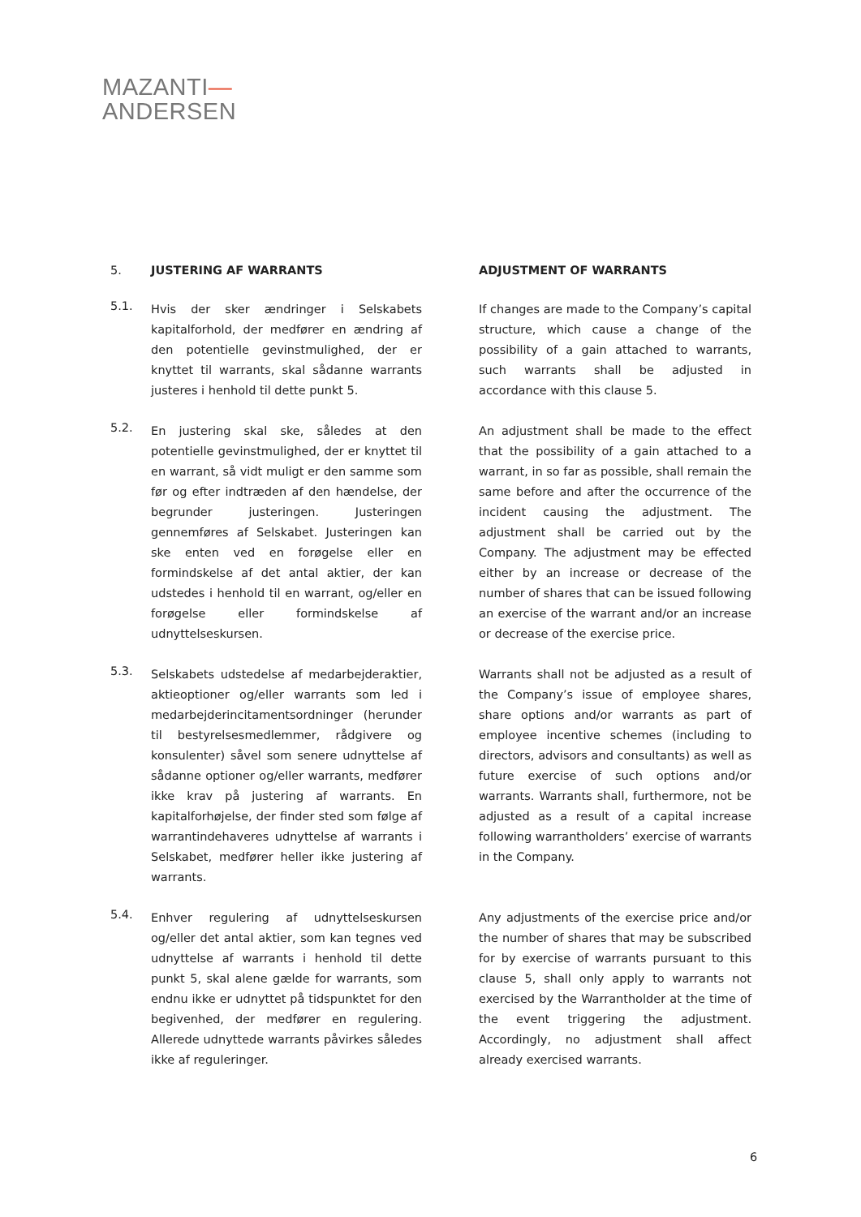MAZANTI—
ANDERSEN
5. JUSTERING AF WARRANTS ADJUSTMENT OF WARRANTS
5.1.
Hvis der sker ændringer i Selskabets kapitalforhold, der medfører en ændring af den potentielle gevinstmulighed, der er knyttet til warrants, skal sådanne warrants justeres i henhold til dette punkt 5.
If changes are made to the Company’s capital structure, which cause a change of the possibility of a gain attached to warrants, such warrants shall be adjusted in accordance with this clause 5.
5.2.
En justering skal ske, således at den potentielle gevinstmulighed, der er knyttet til en warrant, så vidt muligt er den samme som før og efter indtræden af den hændelse, der begrunder justeringen. Justeringen gennemføres af Selskabet. Justeringen kan ske enten ved en forøgelse eller en formindskelse af det antal aktier, der kan udstedes i henhold til en warrant, og/eller en forøgelse eller formindskelse af udnyttelseskursen.
An adjustment shall be made to the effect that the possibility of a gain attached to a warrant, in so far as possible, shall remain the same before and after the occurrence of the incident causing the adjustment. The adjustment shall be carried out by the Company. The adjustment may be effected either by an increase or decrease of the number of shares that can be issued following an exercise of the warrant and/or an increase or decrease of the exercise price.
5.3.
Selskabets udstedelse af medarbejderaktier, aktieoptioner og/eller warrants som led i medarbejderincitamentsordninger (herunder til bestyrelsesmedlemmer, rådgivere og konsulenter) såvel som senere udnyttelse af sådanne optioner og/eller warrants, medfører ikke krav på justering af warrants. En kapitalforhøjelse, der finder sted som følge af warrantindehaveres udnyttelse af warrants i Selskabet, medfører heller ikke justering af warrants.
Warrants shall not be adjusted as a result of the Company’s issue of employee shares, share options and/or warrants as part of employee incentive schemes (including to directors, advisors and consultants) as well as future exercise of such options and/or warrants. Warrants shall, furthermore, not be adjusted as a result of a capital increase following warrantholders’ exercise of warrants in the Company.
5.4.
Enhver regulering af udnyttelseskursen og/eller det antal aktier, som kan tegnes ved udnyttelse af warrants i henhold til dette punkt 5, skal alene gælde for warrants, som endnu ikke er udnyttet på tidspunktet for den begivenhed, der medfører en regulering. Allerede udnyttede warrants påvirkes således ikke af reguleringer.
Any adjustments of the exercise price and/or the number of shares that may be subscribed for by exercise of warrants pursuant to this clause 5, shall only apply to warrants not exercised by the Warrantholder at the time of the event triggering the adjustment. Accordingly, no adjustment shall affect already exercised warrants.
6